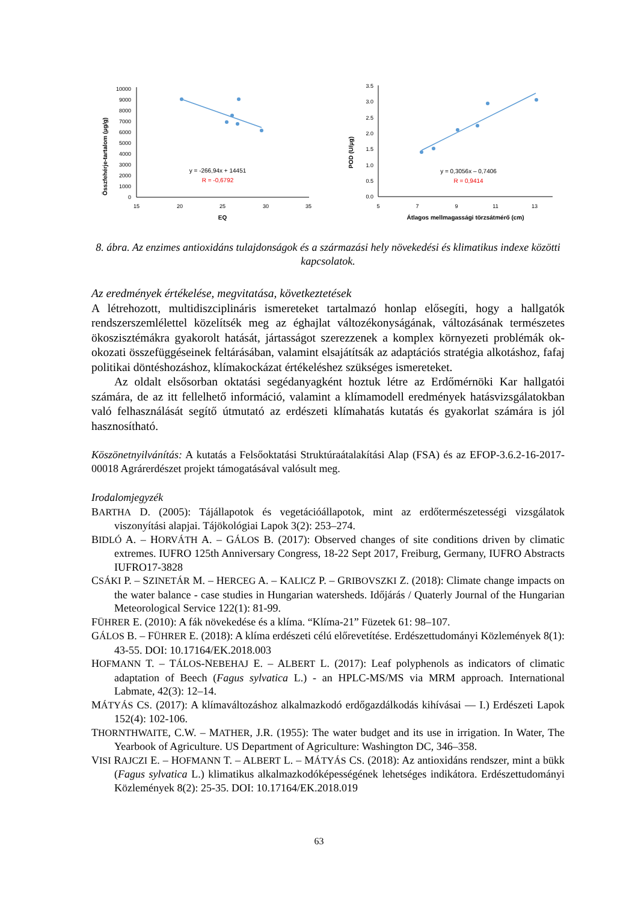Összfehérje-tartalom (µg/g)
10000
9000
8000
7000
6000
5000
4000
3000
2000
1000
0
15
20
25
30
35
EQ
y = -266,94x + 14451
R = -0,6792
POD (U/µg)
3.5
3.0
2.5
2.0
1.5
1.0
0.5
0.0
5
7
9
11
13
Átlagos mellmagassági törzsátmérő (cm)
y = 0,3056x – 0,7406
R = 0,9414
8. ábra. Az enzimes antioxidáns tulajdonságok és a származási hely növekedési és klimatikus indexe közötti kapcsolatok.
Az eredmények értékelése, megvitatása, következtetések
A létrehozott, multidiszciplináris ismereteket tartalmazó honlap elősegíti, hogy a hallgatók rendszerszemlélettel közelítsék meg az éghajlat változékonyságának, változásának természetes ökoszisztémákra gyakorolt hatását, jártasságot szerezzenek a komplex környezeti problémák ok-okozati összefüggéseinek feltárásában, valamint elsajátítsák az adaptációs stratégia alkotáshoz, fafaj politikai döntéshozáshoz, klímakockázat értékeléshez szükséges ismereteket.
Az oldalt elsősorban oktatási segédanyagként hoztuk létre az Erdőmérnöki Kar hallgatói számára, de az itt fellelhető információ, valamint a klímamodell eredmények hatásvizsgálatokban való felhasználását segítő útmutató az erdészeti klímahatás kutatás és gyakorlat számára is jól hasznosítható.
Köszönetnyilvánítás: A kutatás a Felsőoktatási Struktúraátalakítási Alap (FSA) és az EFOP-3.6.2-16-2017-00018 Agrárerdészet projekt támogatásával valósult meg.
Irodalomjegyzék
BARTHA D. (2005): Tájállapotok és vegetációállapotok, mint az erdőtermészetességi vizsgálatok viszonyítási alapjai. Tájökológiai Lapok 3(2): 253–274.
BIDLÓ A. – HORVÁTH A. – GÁLOS B. (2017): Observed changes of site conditions driven by climatic extremes. IUFRO 125th Anniversary Congress, 18-22 Sept 2017, Freiburg, Germany, IUFRO Abstracts IUFRO17-3828
CSÁKI P. – SZINETÁR M. – HERCEG A. – KALICZ P. – GRIBOVSZKI Z. (2018): Climate change impacts on the water balance - case studies in Hungarian watersheds. Időjárás / Quaterly Journal of the Hungarian Meteorological Service 122(1): 81-99.
FÜHRER E. (2010): A fák növekedése és a klíma. “Klíma-21” Füzetek 61: 98–107.
GÁLOS B. – FÜHRER E. (2018): A klíma erdészeti célú előrevetítése. Erdészettudományi Közlemények 8(1): 43-55. DOI: 10.17164/EK.2018.003
HOFMANN T. – TÁLOS-NEBEHAJ E. – ALBERT L. (2017): Leaf polyphenols as indicators of climatic adaptation of Beech (Fagus sylvatica L.) - an HPLC-MS/MS via MRM approach. International Labmate, 42(3): 12–14.
MÁTYÁS CS. (2017): A klímaváltozáshoz alkalmazkodó erdőgazdálkodás kihívásai — I.) Erdészeti Lapok 152(4): 102-106.
THORNTHWAITE, C.W. – MATHER, J.R. (1955): The water budget and its use in irrigation. In Water, The Yearbook of Agriculture. US Department of Agriculture: Washington DC, 346–358.
VISI RAJCZI E. – HOFMANN T. – ALBERT L. – MÁTYÁS CS. (2018): Az antioxidáns rendszer, mint a bükk (Fagus sylvatica L.) klimatikus alkalmazkodóképességének lehetséges indikátora. Erdészettudományi Közlemények 8(2): 25-35. DOI: 10.17164/EK.2018.019
63